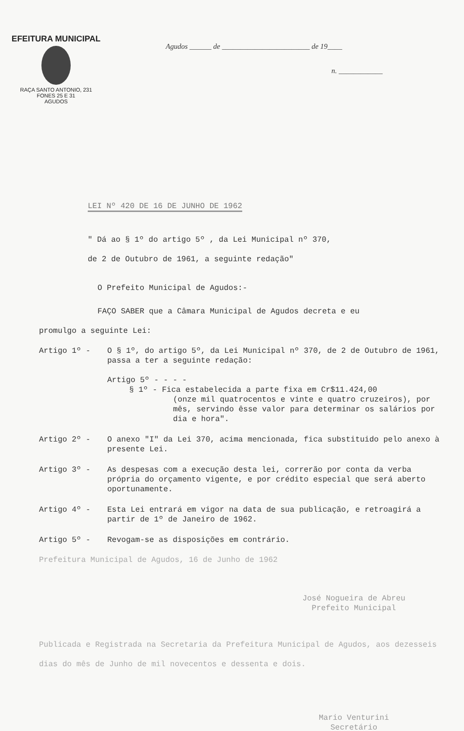EFEITURA MUNICIPAL
RAÇA SANTO ANTONIO, 231
FONES 25 E 31
AGUDOS
Agudos ______ de ________________________ de 19____
n. ____________
LEI Nº 420 DE 16 DE JUNHO DE 1962
" Dá ao § 1º do artigo 5º , da Lei Municipal nº 370,
de 2 de Outubro de 1961, a seguinte redação"
O Prefeito Municipal de Agudos:-
FAÇO SABER que a Câmara Municipal de Agudos decreta e eu
promulgo a seguinte Lei:
Artigo 1º - O § 1º, do artigo 5º, da Lei Municipal nº 370, de 2 de Outubro de 1961, passa a ter a seguinte redação:
Artigo 5º - - - -
§ 1º - Fica estabelecida a parte fixa em Cr$11.424,00
(onze mil quatrocentos e vinte e quatro cruzeiros), por mês, servindo êsse valor para determinar os salários por dia e hora".
Artigo 2º - O anexo "I" da Lei 370, acima mencionada, fica substituido pelo anexo à presente Lei.
Artigo 3º - As despesas com a execução desta lei, correrão por conta da verba própria do orçamento vigente, e por crédito especial que será aberto oportunamente.
Artigo 4º - Esta Lei entrará em vigor na data de sua publicação, e retroagirá a partir de 1º de Janeiro de 1962.
Artigo 5º - Revogam-se as disposições em contrário.
Prefeitura Municipal de Agudos, 16 de Junho de 1962
José Nogueira de Abreu
Prefeito Municipal
Publicada e Registrada na Secretaria da Prefeitura Municipal de Agudos, aos dezesseis dias do mês de Junho de mil novecentos e dessenta e dois.
Mario Venturini
Secretário